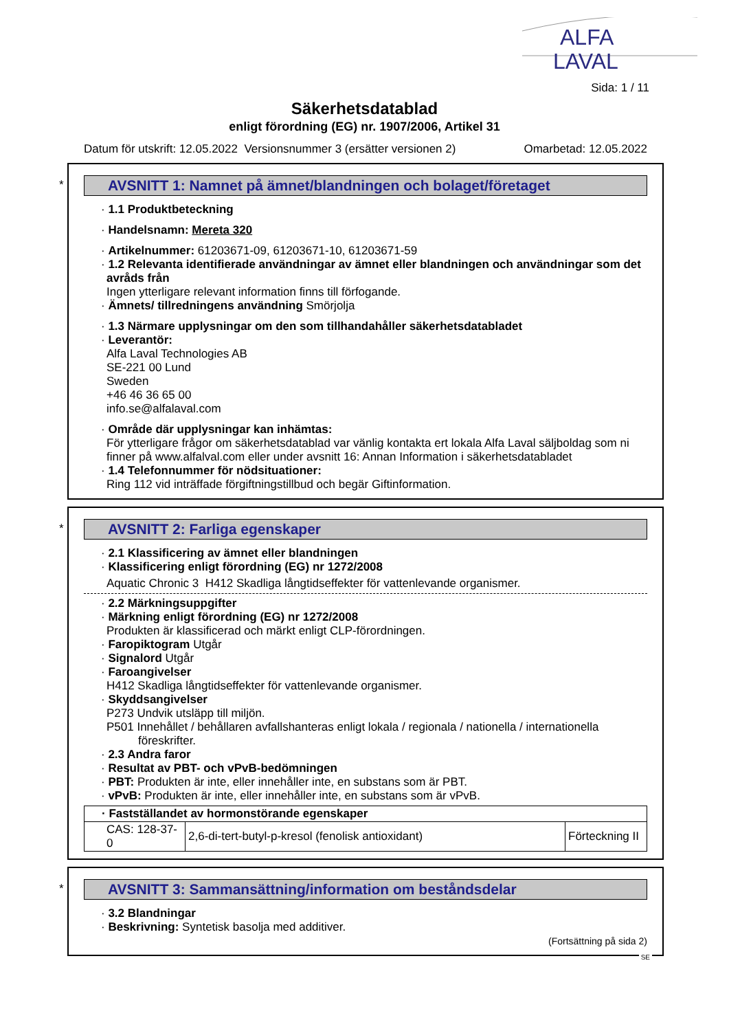ALFA
LAVAL
Sida: 1 / 11
Säkerhetsdatablad
enligt förordning (EG) nr. 1907/2006, Artikel 31
Datum för utskrift: 12.05.2022 Versionsnummer 3 (ersätter versionen 2) Omarbetad: 12.05.2022
*
AVSNITT 1: Namnet på ämnet/blandningen och bolaget/företaget
· 1.1 Produktbeteckning
· Handelsnamn: Mereta 320
· Artikelnummer: 61203671-09, 61203671-10, 61203671-59
· 1.2 Relevanta identifierade användningar av ämnet eller blandningen och användningar som det avråds från
Ingen ytterligare relevant information finns till förfogande.
· Ämnets/ tillredningens användning Smörjolja
· 1.3 Närmare upplysningar om den som tillhandahåller säkerhetsdatabladet
· Leverantör:
Alfa Laval Technologies AB
SE-221 00 Lund
Sweden
+46 46 36 65 00
info.se@alfalaval.com
· Område där upplysningar kan inhämtas:
För ytterligare frågor om säkerhetsdatablad var vänlig kontakta ert lokala Alfa Laval säljboldag som ni finner på www.alfalval.com eller under avsnitt 16: Annan Information i säkerhetsdatabladet
· 1.4 Telefonnummer för nödsituationer:
Ring 112 vid inträffade förgiftningstillbud och begär Giftinformation.
*
AVSNITT 2: Farliga egenskaper
· 2.1 Klassificering av ämnet eller blandningen
· Klassificering enligt förordning (EG) nr 1272/2008
Aquatic Chronic 3 H412 Skadliga långtidseffekter för vattenlevande organismer.
· 2.2 Märkningsuppgifter
· Märkning enligt förordning (EG) nr 1272/2008
Produkten är klassificerad och märkt enligt CLP-förordningen.
· Faropiktogram Utgår
· Signalord Utgår
· Faroangivelser
H412 Skadliga långtidseffekter för vattenlevande organismer.
· Skyddsangivelser
P273 Undvik utsläpp till miljön.
P501 Innehållet / behållaren avfallshanteras enligt lokala / regionala / nationella / internationella föreskrifter.
· 2.3 Andra faror
· Resultat av PBT- och vPvB-bedömningen
· PBT: Produkten är inte, eller innehåller inte, en substans som är PBT.
· vPvB: Produkten är inte, eller innehåller inte, en substans som är vPvB.
| · Fastställandet av hormonstörande egenskaper | | |
| CAS: 128-37-0 | 2,6-di-tert-butyl-p-kresol (fenolisk antioxidant) | Förteckning II |
*
AVSNITT 3: Sammansättning/information om beståndsdelar
· 3.2 Blandningar
· Beskrivning: Syntetisk basolja med additiver.
(Fortsättning på sida 2)
SE